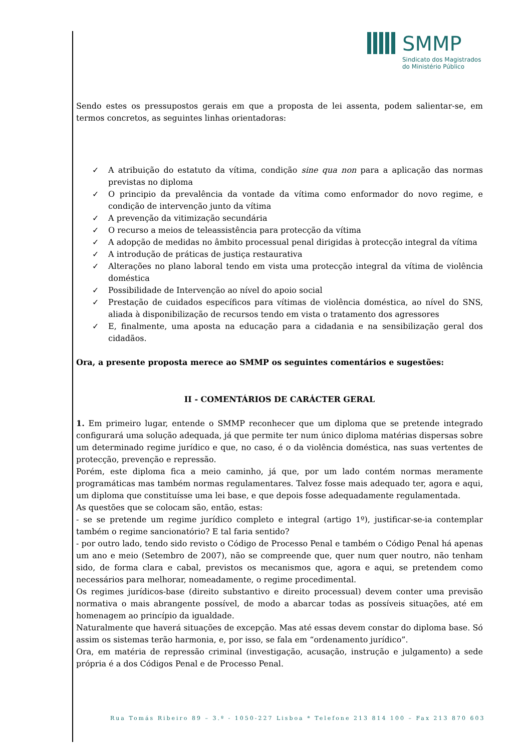SMMP
Sindicato dos Magistrados
do Ministério Público
Sendo estes os pressupostos gerais em que a proposta de lei assenta, podem salientar-se, em termos concretos, as seguintes linhas orientadoras:
✓ A atribuição do estatuto da vítima, condição sine qua non para a aplicação das normas previstas no diploma
✓ O principio da prevalência da vontade da vítima como enformador do novo regime, e condição de intervenção junto da vítima
✓ A prevenção da vitimização secundária
✓ O recurso a meios de teleassistência para protecção da vítima
✓ A adopção de medidas no âmbito processual penal dirigidas à protecção integral da vítima
✓ A introdução de práticas de justiça restaurativa
✓ Alterações no plano laboral tendo em vista uma protecção integral da vítima de violência doméstica
✓ Possibilidade de Intervenção ao nível do apoio social
✓ Prestação de cuidados específicos para vítimas de violência doméstica, ao nível do SNS, aliada à disponibilização de recursos tendo em vista o tratamento dos agressores
✓ E, finalmente, uma aposta na educação para a cidadania e na sensibilização geral dos cidadãos.
Ora, a presente proposta merece ao SMMP os seguintes comentários e sugestões:
II - COMENTÁRIOS DE CARÁCTER GERAL
1. Em primeiro lugar, entende o SMMP reconhecer que um diploma que se pretende integrado configurará uma solução adequada, já que permite ter num único diploma matérias dispersas sobre um determinado regime jurídico e que, no caso, é o da violência doméstica, nas suas vertentes de protecção, prevenção e repressão.
Porém, este diploma fica a meio caminho, já que, por um lado contém normas meramente programáticas mas também normas regulamentares. Talvez fosse mais adequado ter, agora e aqui, um diploma que constituísse uma lei base, e que depois fosse adequadamente regulamentada.
As questões que se colocam são, então, estas:
- se se pretende um regime jurídico completo e integral (artigo 1º), justificar-se-ia contemplar também o regime sancionatório? E tal faria sentido?
- por outro lado, tendo sido revisto o Código de Processo Penal e também o Código Penal há apenas um ano e meio (Setembro de 2007), não se compreende que, quer num quer noutro, não tenham sido, de forma clara e cabal, previstos os mecanismos que, agora e aqui, se pretendem como necessários para melhorar, nomeadamente, o regime procedimental.
Os regimes jurídicos-base (direito substantivo e direito processual) devem conter uma previsão normativa o mais abrangente possível, de modo a abarcar todas as possíveis situações, até em homenagem ao princípio da igualdade.
Naturalmente que haverá situações de excepção. Mas até essas devem constar do diploma base. Só assim os sistemas terão harmonia, e, por isso, se fala em “ordenamento jurídico”.
Ora, em matéria de repressão criminal (investigação, acusação, instrução e julgamento) a sede própria é a dos Códigos Penal e de Processo Penal.
Rua Tomás Ribeiro 89 – 3.º - 1050-227 Lisboa * Telefone 213 814 100 – Fax 213 870 603